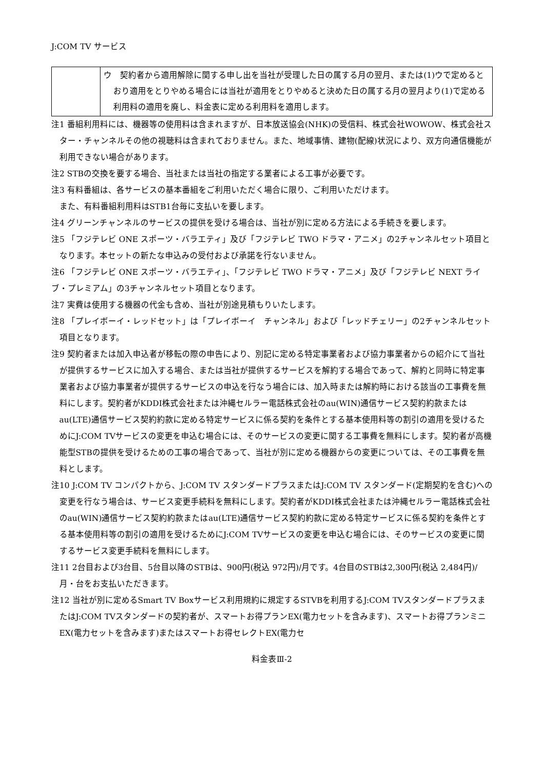J:COM TV サービス
| | ウ 契約者から適用解除に関する申し出を当社が受理した日の属する月の翌月、または(1)ウで定めるとおり適用をとりやめる場合には当社が適用をとりやめると決めた日の属する月の翌月より(1)で定める利用料の適用を廃し、料金表に定める利用料を適用します。 |
注1 番組利用料には、機器等の使用料は含まれますが、日本放送協会(NHK)の受信料、株式会社WOWOW、株式会社スター・チャンネルその他の視聴料は含まれておりません。また、地域事情、建物(配線)状況により、双方向通信機能が利用できない場合があります。
注2 STBの交換を要する場合、当社または当社の指定する業者による工事が必要です。
注3 有料番組は、各サービスの基本番組をご利用いただく場合に限り、ご利用いただけます。
また、有料番組利用料はSTB1台毎に支払いを要します。
注4 グリーンチャンネルのサービスの提供を受ける場合は、当社が別に定める方法による手続きを要します。
注5 「フジテレビ ONE スポーツ・バラエティ」及び「フジテレビ TWO ドラマ・アニメ」の2チャンネルセット項目となります。本セットの新たな申込みの受付および承諾を行ないません。
注6 「フジテレビ ONE スポーツ・バラエティ」、「フジテレビ TWO ドラマ・アニメ」及び「フジテレビ NEXT ライブ・プレミアム」の3チャンネルセット項目となります。
注7 実費は使用する機器の代金も含め、当社が別途見積もりいたします。
注8 「プレイボーイ・レッドセット」は「プレイボーイ　チャンネル」および「レッドチェリー」の2チャンネルセット項目となります。
注9 契約者または加入申込者が移転の際の申告により、別記に定める特定事業者および協力事業者からの紹介にて当社が提供するサービスに加入する場合、または当社が提供するサービスを解約する場合であって、解約と同時に特定事業者および協力事業者が提供するサービスの申込を行なう場合には、加入時または解約時における該当の工事費を無料にします。契約者がKDDI株式会社または沖縄セルラー電話株式会社のau(WIN)通信サービス契約約款またはau(LTE)通信サービス契約約款に定める特定サービスに係る契約を条件とする基本使用料等の割引の適用を受けるためにJ:COM TVサービスの変更を申込む場合には、そのサービスの変更に関する工事費を無料にします。契約者が高機能型STBの提供を受けるための工事の場合であって、当社が別に定める機器からの変更については、その工事費を無料とします。
注10 J:COM TV コンパクトから、J:COM TV スタンダードプラスまたはJ:COM TV スタンダード(定期契約を含む)への変更を行なう場合は、サービス変更手続料を無料にします。契約者がKDDI株式会社または沖縄セルラー電話株式会社のau(WIN)通信サービス契約約款またはau(LTE)通信サービス契約約款に定める特定サービスに係る契約を条件とする基本使用料等の割引の適用を受けるためにJ:COM TVサービスの変更を申込む場合には、そのサービスの変更に関するサービス変更手続料を無料にします。
注11 2台目および3台目、5台目以降のSTBは、900円(税込 972円)/月です。4台目のSTBは2,300円(税込 2,484円)/月・台をお支払いただきます。
注12 当社が別に定めるSmart TV Boxサービス利用規約に規定するSTVBを利用するJ:COM TVスタンダードプラスまたはJ:COM TVスタンダードの契約者が、スマートお得プランEX(電力セットを含みます)、スマートお得プランミニEX(電力セットを含みます)またはスマートお得セレクトEX(電力セ
料金表Ⅲ-2